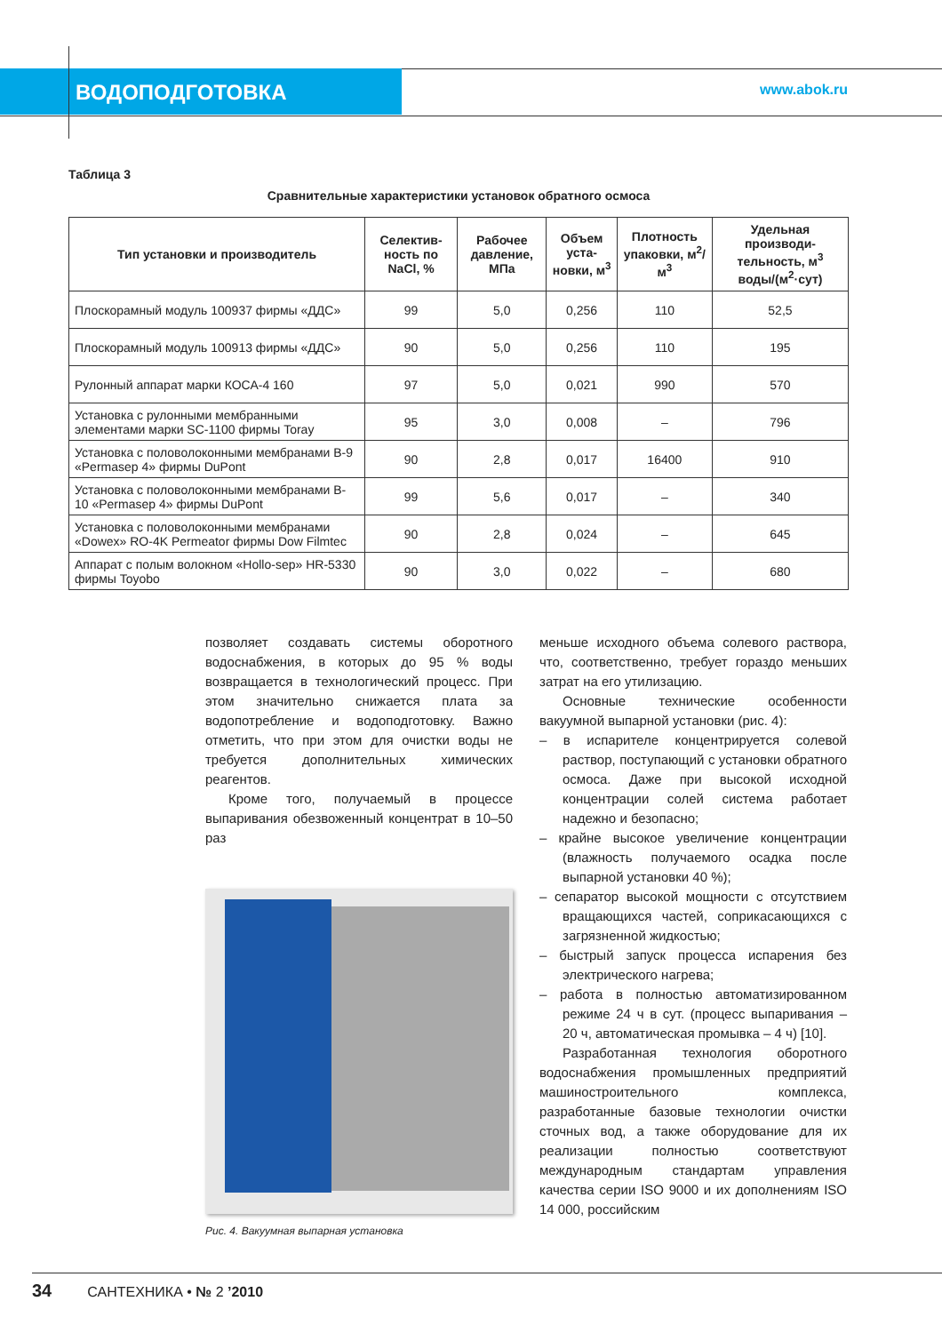ВОДОПОДГОТОВКА www.abok.ru
Таблица 3
Сравнительные характеристики установок обратного осмоса
| Тип установки и производитель | Селектив-ность по NaCl, % | Рабочее давление, МПа | Объем уста-новки, м<sup>3</sup> | Плотность упаковки, м<sup>2</sup>/м<sup>3</sup> | Удельная производи-тельность, м<sup>3</sup> воды/(м<sup>2</sup>·сут) |
| --- | --- | --- | --- | --- | --- |
| Плоскорамный модуль 100937 фирмы «ДДС» | 99 | 5,0 | 0,256 | 110 | 52,5 |
| Плоскорамный модуль 100913 фирмы «ДДС» | 90 | 5,0 | 0,256 | 110 | 195 |
| Рулонный аппарат марки КОСА-4 160 | 97 | 5,0 | 0,021 | 990 | 570 |
| Установка с рулонными мембранными элементами марки SC-1100 фирмы Toray | 95 | 3,0 | 0,008 | – | 796 |
| Установка с половолоконными мембранами B-9 «Permasep 4» фирмы DuPont | 90 | 2,8 | 0,017 | 16400 | 910 |
| Установка с половолоконными мембранами B-10 «Permasep 4» фирмы DuPont | 99 | 5,6 | 0,017 | – | 340 |
| Установка с половолоконными мембранами «Dowex» RO-4K Permeator фирмы Dow Filmtec | 90 | 2,8 | 0,024 | – | 645 |
| Аппарат с полым волокном «Hollo-sep» HR-5330 фирмы Toyobo | 90 | 3,0 | 0,022 | – | 680 |
позволяет создавать системы оборотного водоснабжения, в которых до 95 % воды возвращается в технологический процесс. При этом значительно снижается плата за водопотребление и водоподготовку. Важно отметить, что при этом для очистки воды не требуется дополнительных химических реагентов.
Кроме того, получаемый в процессе выпаривания обезвоженный концентрат в 10–50 раз
Рис. 4. Вакуумная выпарная установка
меньше исходного объема солевого раствора, что, соответственно, требует гораздо меньших затрат на его утилизацию.
Основные технические особенности вакуумной выпарной установки (рис. 4):
– в испарителе концентрируется солевой раствор, поступающий с установки обратного осмоса. Даже при высокой исходной концентрации солей система работает надежно и безопасно;
– крайне высокое увеличение концентрации (влажность получаемого осадка после выпарной установки 40 %);
– сепаратор высокой мощности с отсутствием вращающихся частей, соприкасающихся с загрязненной жидкостью;
– быстрый запуск процесса испарения без электрического нагрева;
– работа в полностью автоматизированном режиме 24 ч в сут. (процесс выпаривания – 20 ч, автоматическая промывка – 4 ч) [10].
Разработанная технология оборотного водоснабжения промышленных предприятий машиностроительного комплекса, разработанные базовые технологии очистки сточных вод, а также оборудование для их реализации полностью соответствуют международным стандартам управления качества серии ISO 9000 и их дополнениям ISO 14 000, российским
34 САНТЕХНИКА • № 2 ’2010